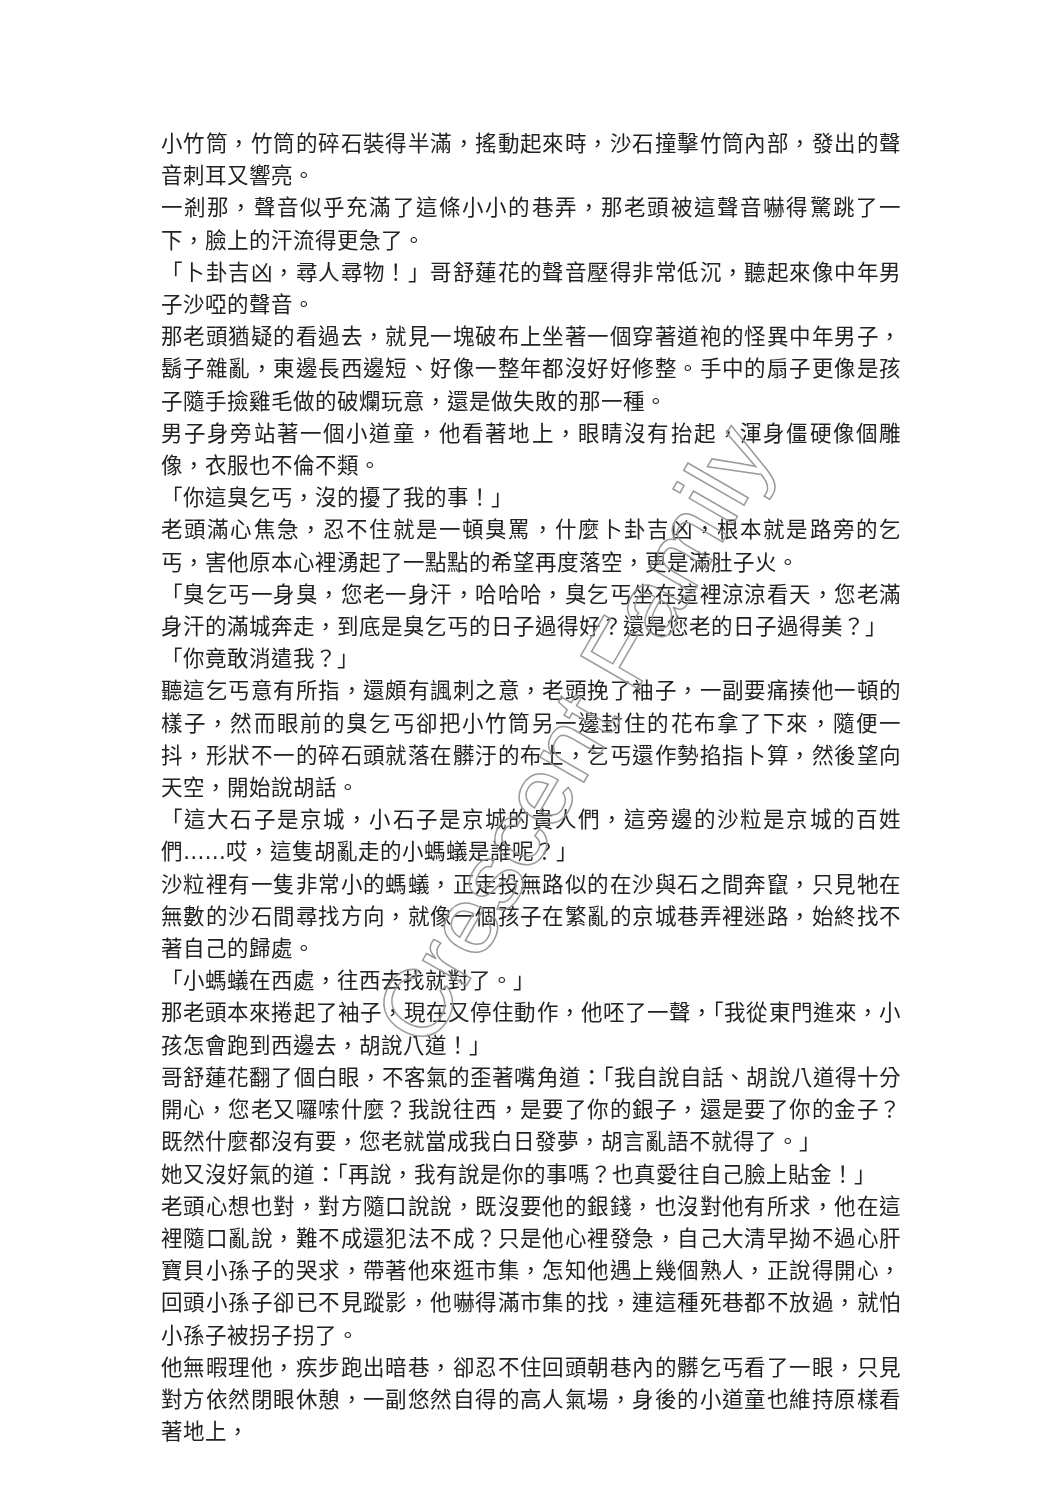小竹筒，竹筒的碎石裝得半滿，搖動起來時，沙石撞擊竹筒內部，發出的聲音刺耳又響亮。
一剎那，聲音似乎充滿了這條小小的巷弄，那老頭被這聲音嚇得驚跳了一下，臉上的汗流得更急了。
「卜卦吉凶，尋人尋物！」哥舒蓮花的聲音壓得非常低沉，聽起來像中年男子沙啞的聲音。
那老頭猶疑的看過去，就見一塊破布上坐著一個穿著道袍的怪異中年男子，鬍子雜亂，東邊長西邊短、好像一整年都沒好好修整。手中的扇子更像是孩子隨手撿雞毛做的破爛玩意，還是做失敗的那一種。
男子身旁站著一個小道童，他看著地上，眼睛沒有抬起，渾身僵硬像個雕像，衣服也不倫不類。
「你這臭乞丐，沒的擾了我的事！」
老頭滿心焦急，忍不住就是一頓臭罵，什麼卜卦吉凶，根本就是路旁的乞丐，害他原本心裡湧起了一點點的希望再度落空，更是滿肚子火。
「臭乞丐一身臭，您老一身汗，哈哈哈，臭乞丐坐在這裡涼涼看天，您老滿身汗的滿城奔走，到底是臭乞丐的日子過得好？還是您老的日子過得美？」
「你竟敢消遣我？」
聽這乞丐意有所指，還頗有諷刺之意，老頭挽了袖子，一副要痛揍他一頓的樣子，然而眼前的臭乞丐卻把小竹筒另一邊封住的花布拿了下來，隨便一抖，形狀不一的碎石頭就落在髒汙的布上，乞丐還作勢掐指卜算，然後望向天空，開始說胡話。
「這大石子是京城，小石子是京城的貴人們，這旁邊的沙粒是京城的百姓們……哎，這隻胡亂走的小螞蟻是誰呢？」
沙粒裡有一隻非常小的螞蟻，正走投無路似的在沙與石之間奔竄，只見牠在無數的沙石間尋找方向，就像一個孩子在繁亂的京城巷弄裡迷路，始終找不著自己的歸處。
「小螞蟻在西處，往西去找就對了。」
那老頭本來捲起了袖子，現在又停住動作，他呸了一聲，「我從東門進來，小孩怎會跑到西邊去，胡說八道！」
哥舒蓮花翻了個白眼，不客氣的歪著嘴角道：「我自說自話、胡說八道得十分開心，您老又囉嗦什麼？我說往西，是要了你的銀子，還是要了你的金子？既然什麼都沒有要，您老就當成我白日發夢，胡言亂語不就得了。」
她又沒好氣的道：「再說，我有說是你的事嗎？也真愛往自己臉上貼金！」
老頭心想也對，對方隨口說說，既沒要他的銀錢，也沒對他有所求，他在這裡隨口亂說，難不成還犯法不成？只是他心裡發急，自己大清早拗不過心肝寶貝小孫子的哭求，帶著他來逛市集，怎知他遇上幾個熟人，正說得開心，回頭小孫子卻已不見蹤影，他嚇得滿市集的找，連這種死巷都不放過，就怕小孫子被拐子拐了。
他無暇理他，疾步跑出暗巷，卻忍不住回頭朝巷內的髒乞丐看了一眼，只見對方依然閉眼休憩，一副悠然自得的高人氣場，身後的小道童也維持原樣看著地上，
Crescent Family